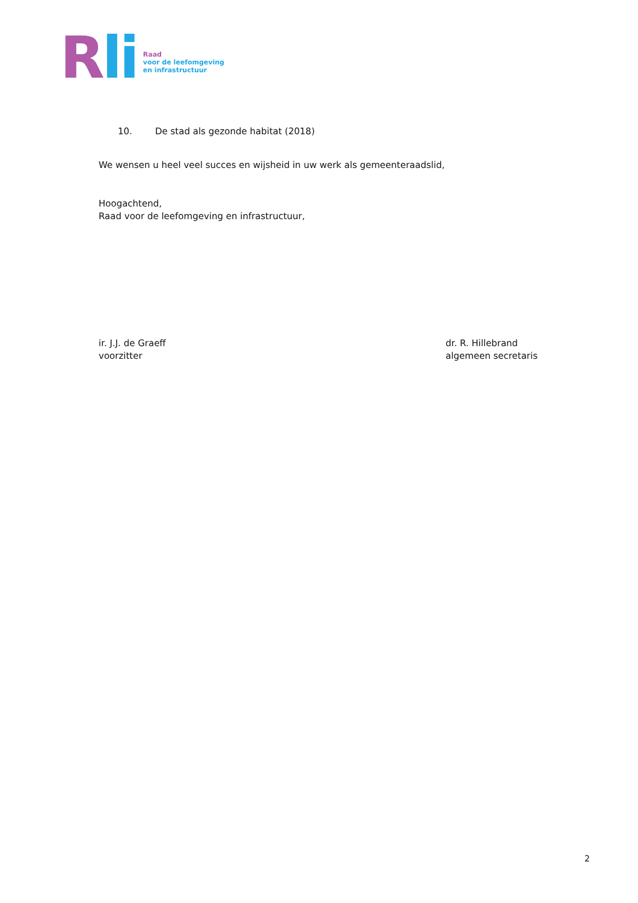Rli
Raad
voor de leefomgeving
en infrastructuur
10. De stad als gezonde habitat (2018)
We wensen u heel veel succes en wijsheid in uw werk als gemeenteraadslid,
Hoogachtend,
Raad voor de leefomgeving en infrastructuur,
ir. J.J. de Graeff
voorzitter
dr. R. Hillebrand
algemeen secretaris
2